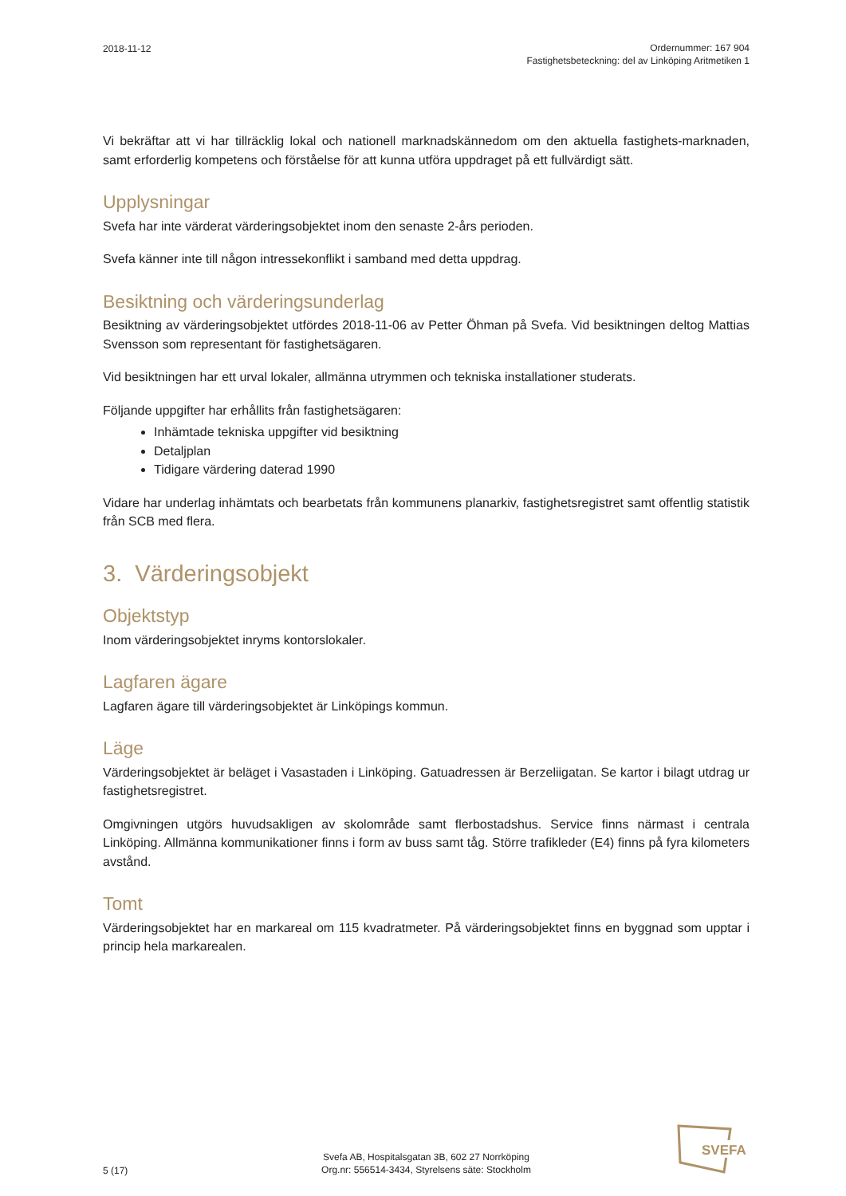2018-11-12
Ordernummer: 167 904
Fastighetsbeteckning: del av Linköping Aritmetiken 1
Vi bekräftar att vi har tillräcklig lokal och nationell marknadskännedom om den aktuella fastighets-marknaden, samt erforderlig kompetens och förståelse för att kunna utföra uppdraget på ett fullvärdigt sätt.
Upplysningar
Svefa har inte värderat värderingsobjektet inom den senaste 2-års perioden.
Svefa känner inte till någon intressekonflikt i samband med detta uppdrag.
Besiktning och värderingsunderlag
Besiktning av värderingsobjektet utfördes 2018-11-06 av Petter Öhman på Svefa. Vid besiktningen deltog Mattias Svensson som representant för fastighetsägaren.
Vid besiktningen har ett urval lokaler, allmänna utrymmen och tekniska installationer studerats.
Följande uppgifter har erhållits från fastighetsägaren:
Inhämtade tekniska uppgifter vid besiktning
Detaljplan
Tidigare värdering daterad 1990
Vidare har underlag inhämtats och bearbetats från kommunens planarkiv, fastighetsregistret samt offentlig statistik från SCB med flera.
3. Värderingsobjekt
Objektstyp
Inom värderingsobjektet inryms kontorslokaler.
Lagfaren ägare
Lagfaren ägare till värderingsobjektet är Linköpings kommun.
Läge
Värderingsobjektet är beläget i Vasastaden i Linköping. Gatuadressen är Berzeliigatan. Se kartor i bilagt utdrag ur fastighetsregistret.
Omgivningen utgörs huvudsakligen av skolområde samt flerbostadshus. Service finns närmast i centrala Linköping. Allmänna kommunikationer finns i form av buss samt tåg. Större trafikleder (E4) finns på fyra kilometers avstånd.
Tomt
Värderingsobjektet har en markareal om 115 kvadratmeter. På värderingsobjektet finns en byggnad som upptar i princip hela markarealen.
5 (17)
Svefa AB, Hospitalsgatan 3B, 602 27 Norrköping
Org.nr: 556514-3434, Styrelsens säte: Stockholm
SVEFA